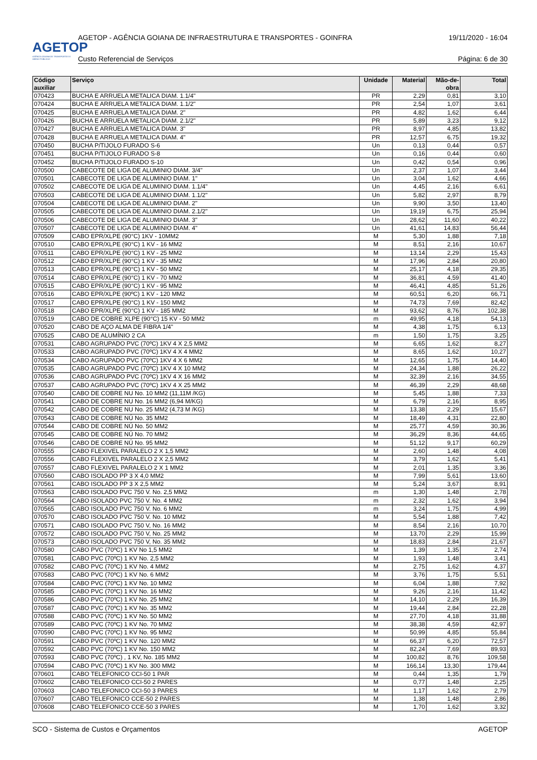AGETOP
AGÊNCIA GOIANA DE TRANSPORTES E OBRAS PÚBLICAS
AGETOP - AGÊNCIA GOIANA DE INFRAESTRUTURA E TRANSPORTES - GOINFRA 19/11/2020 - 16:04
Custo Referencial de Serviços Página: 6 de 30
| Código auxiliar | Serviço | Unidade | Material | Mão-de-obra | Total |
| --- | --- | --- | --- | --- | --- |
| 070423 | BUCHA E ARRUELA METALICA DIAM. 1.1/4" | PR | 2,29 | 0,81 | 3,10 |
| 070424 | BUCHA E ARRUELA METALICA DIAM. 1.1/2" | PR | 2,54 | 1,07 | 3,61 |
| 070425 | BUCHA E ARRUELA METALICA DIAM. 2" | PR | 4,82 | 1,62 | 6,44 |
| 070426 | BUCHA E ARRUELA METALICA DIAM. 2.1/2" | PR | 5,89 | 3,23 | 9,12 |
| 070427 | BUCHA E ARRUELA METALICA DIAM. 3" | PR | 8,97 | 4,85 | 13,82 |
| 070428 | BUCHA E ARRUELA METALICA DIAM. 4" | PR | 12,57 | 6,75 | 19,32 |
| 070450 | BUCHA P/TIJOLO FURADO S-6 | Un | 0,13 | 0,44 | 0,57 |
| 070451 | BUCHA P/TIJOLO FURADO S-8 | Un | 0,16 | 0,44 | 0,60 |
| 070452 | BUCHA P/TIJOLO FURADO S-10 | Un | 0,42 | 0,54 | 0,96 |
| 070500 | CABECOTE DE LIGA DE ALUMINIO DIAM. 3/4" | Un | 2,37 | 1,07 | 3,44 |
| 070501 | CABECOTE DE LIGA DE ALUMINIO DIAM. 1" | Un | 3,04 | 1,62 | 4,66 |
| 070502 | CABECOTE DE LIGA DE ALUMINIO DIAM. 1.1/4" | Un | 4,45 | 2,16 | 6,61 |
| 070503 | CABECOTE DE LIGA DE ALUMINIO DIAM. 1.1/2" | Un | 5,82 | 2,97 | 8,79 |
| 070504 | CABECOTE DE LIGA DE ALUMINIO DIAM. 2" | Un | 9,90 | 3,50 | 13,40 |
| 070505 | CABECOTE DE LIGA DE ALUMINIO DIAM. 2.1/2" | Un | 19,19 | 6,75 | 25,94 |
| 070506 | CABECOTE DE LIGA DE ALUMINIO DIAM. 3" | Un | 28,62 | 11,60 | 40,22 |
| 070507 | CABECOTE DE LIGA DE ALUMINIO DIAM. 4" | Un | 41,61 | 14,83 | 56,44 |
| 070509 | CABO EPR/XLPE (90°C) 1KV - 10MM2 | M | 5,30 | 1,88 | 7,18 |
| 070510 | CABO EPR/XLPE (90°C) 1 KV - 16 MM2 | M | 8,51 | 2,16 | 10,67 |
| 070511 | CABO EPR/XLPE (90°C) 1 KV - 25 MM2 | M | 13,14 | 2,29 | 15,43 |
| 070512 | CABO EPR/XLPE (90°C) 1 KV - 35 MM2 | M | 17,96 | 2,84 | 20,80 |
| 070513 | CABO EPR/XLPE (90°C) 1 KV - 50 MM2 | M | 25,17 | 4,18 | 29,35 |
| 070514 | CABO EPR/XLPE (90°C) 1 KV - 70 MM2 | M | 36,81 | 4,59 | 41,40 |
| 070515 | CABO EPR/XLPE (90°C) 1 KV - 95 MM2 | M | 46,41 | 4,85 | 51,26 |
| 070516 | CABO EPR/XLPE (90ºC) 1 KV - 120 MM2 | M | 60,51 | 6,20 | 66,71 |
| 070517 | CABO EPR/XLPE (90°C) 1 KV - 150 MM2 | M | 74,73 | 7,69 | 82,42 |
| 070518 | CABO EPR/XLPE (90°C) 1 KV - 185 MM2 | M | 93,62 | 8,76 | 102,38 |
| 070519 | CABO DE COBRE XLPE (90°C) 15 KV - 50 MM2 | m | 49,95 | 4,18 | 54,13 |
| 070520 | CABO DE AÇO ALMA DE FIBRA 1/4" | M | 4,38 | 1,75 | 6,13 |
| 070525 | CABO DE ALUMÍNIO 2 CA | m | 1,50 | 1,75 | 3,25 |
| 070531 | CABO AGRUPADO PVC (70ºC) 1KV 4 X 2,5 MM2 | M | 6,65 | 1,62 | 8,27 |
| 070533 | CABO AGRUPADO PVC (70ºC) 1KV 4 X 4 MM2 | M | 8,65 | 1,62 | 10,27 |
| 070534 | CABO AGRUPADO PVC (70ºC) 1KV 4 X 6 MM2 | M | 12,65 | 1,75 | 14,40 |
| 070535 | CABO AGRUPADO PVC (70ºC) 1KV 4 X 10 MM2 | M | 24,34 | 1,88 | 26,22 |
| 070536 | CABO AGRUPADO PVC (70ºC) 1KV 4 X 16 MM2 | M | 32,39 | 2,16 | 34,55 |
| 070537 | CABO AGRUPADO PVC (70ºC) 1KV 4 X 25 MM2 | M | 46,39 | 2,29 | 48,68 |
| 070540 | CABO DE COBRE NU No. 10 MM2 (11,11M /KG) | M | 5,45 | 1,88 | 7,33 |
| 070541 | CABO DE COBRE NU No. 16 MM2 (6,94 M/KG) | M | 6,79 | 2,16 | 8,95 |
| 070542 | CABO DE COBRE NU No. 25 MM2 (4,73 M /KG) | M | 13,38 | 2,29 | 15,67 |
| 070543 | CABO DE COBRE NÚ No. 35 MM2 | M | 18,49 | 4,31 | 22,80 |
| 070544 | CABO DE COBRE NÚ No. 50 MM2 | M | 25,77 | 4,59 | 30,36 |
| 070545 | CABO DE COBRE NÚ No. 70 MM2 | M | 36,29 | 8,36 | 44,65 |
| 070546 | CABO DE COBRE NÚ No. 95 MM2 | M | 51,12 | 9,17 | 60,29 |
| 070555 | CABO FLEXIVEL PARALELO 2 X 1,5 MM2 | M | 2,60 | 1,48 | 4,08 |
| 070556 | CABO FLEXIVEL PARALELO 2 X 2,5 MM2 | M | 3,79 | 1,62 | 5,41 |
| 070557 | CABO FLEXIVEL PARALELO 2 X 1 MM2 | M | 2,01 | 1,35 | 3,36 |
| 070560 | CABO ISOLADO PP 3 X 4,0 MM2 | M | 7,99 | 5,61 | 13,60 |
| 070561 | CABO ISOLADO PP 3 X 2,5 MM2 | M | 5,24 | 3,67 | 8,91 |
| 070563 | CABO ISOLADO PVC 750 V. No. 2,5 MM2 | m | 1,30 | 1,48 | 2,78 |
| 070564 | CABO ISOLADO PVC 750 V. No. 4 MM2 | m | 2,32 | 1,62 | 3,94 |
| 070565 | CABO ISOLADO PVC 750 V. No. 6 MM2 | m | 3,24 | 1,75 | 4,99 |
| 070570 | CABO ISOLADO PVC 750 V. No. 10 MM2 | M | 5,54 | 1,88 | 7,42 |
| 070571 | CABO ISOLADO PVC 750 V, No. 16 MM2 | M | 8,54 | 2,16 | 10,70 |
| 070572 | CABO ISOLADO PVC 750 V, No. 25 MM2 | M | 13,70 | 2,29 | 15,99 |
| 070573 | CABO ISOLADO PVC 750 V, No. 35 MM2 | M | 18,83 | 2,84 | 21,67 |
| 070580 | CABO PVC (70ºC) 1 KV No 1,5 MM2 | M | 1,39 | 1,35 | 2,74 |
| 070581 | CABO PVC (70ºC) 1 KV No. 2,5 MM2 | M | 1,93 | 1,48 | 3,41 |
| 070582 | CABO PVC (70ºC) 1 KV No. 4 MM2 | M | 2,75 | 1,62 | 4,37 |
| 070583 | CABO PVC (70ºC) 1 KV No. 6 MM2 | M | 3,76 | 1,75 | 5,51 |
| 070584 | CABO PVC (70ºC) 1 KV No. 10 MM2 | M | 6,04 | 1,88 | 7,92 |
| 070585 | CABO PVC (70ºC) 1 KV No. 16 MM2 | M | 9,26 | 2,16 | 11,42 |
| 070586 | CABO PVC (70ºC) 1 KV No. 25 MM2 | M | 14,10 | 2,29 | 16,39 |
| 070587 | CABO PVC (70ºC) 1 KV No. 35 MM2 | M | 19,44 | 2,84 | 22,28 |
| 070588 | CABO PVC (70ºC) 1 KV No. 50 MM2 | M | 27,70 | 4,18 | 31,88 |
| 070589 | CABO PVC (70ºC) 1 KV No. 70 MM2 | M | 38,38 | 4,59 | 42,97 |
| 070590 | CABO PVC (70ºC) 1 KV No. 95 MM2 | M | 50,99 | 4,85 | 55,84 |
| 070591 | CABO PVC (70ºC) 1 KV No. 120 MM2 | M | 66,37 | 6,20 | 72,57 |
| 070592 | CABO PVC (70ºC) 1 KV No. 150 MM2 | M | 82,24 | 7,69 | 89,93 |
| 070593 | CABO PVC (70ºC) , 1 KV, No. 185 MM2 | M | 100,82 | 8,76 | 109,58 |
| 070594 | CABO PVC (70ºC) 1 KV No. 300 MM2 | M | 166,14 | 13,30 | 179,44 |
| 070601 | CABO TELEFONICO CCI-50 1 PAR | M | 0,44 | 1,35 | 1,79 |
| 070602 | CABO TELEFONICO CCI-50 2 PARES | M | 0,77 | 1,48 | 2,25 |
| 070603 | CABO TELEFONICO CCI-50 3 PARES | M | 1,17 | 1,62 | 2,79 |
| 070607 | CABO TELEFONICO CCE-50 2 PARES | M | 1,38 | 1,48 | 2,86 |
| 070608 | CABO TELEFONICO CCE-50 3 PARES | M | 1,70 | 1,62 | 3,32 |
SCO - Sistema de Custos e Orçamentos AGETOP